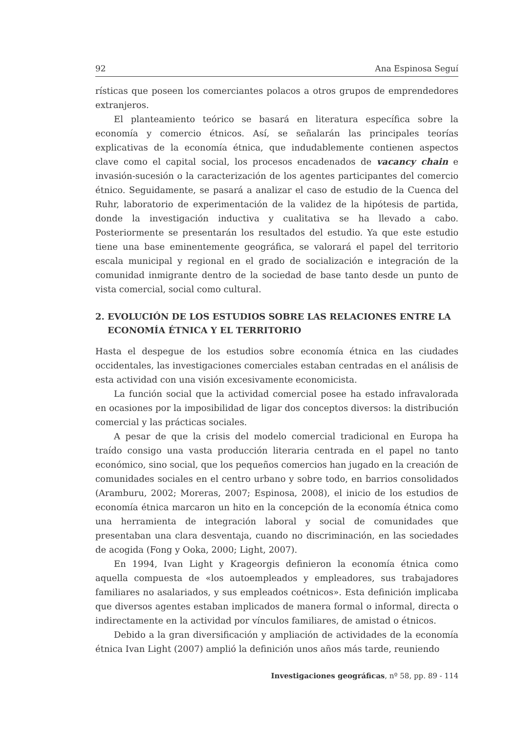92 Ana Espinosa Seguí
rísticas que poseen los comerciantes polacos a otros grupos de emprendedores extranjeros.
El planteamiento teórico se basará en literatura específica sobre la economía y comercio étnicos. Así, se señalarán las principales teorías explicativas de la economía étnica, que indudablemente contienen aspectos clave como el capital social, los procesos encadenados de vacancy chain e invasión-sucesión o la caracterización de los agentes participantes del comercio étnico. Seguidamente, se pasará a analizar el caso de estudio de la Cuenca del Ruhr, laboratorio de experimentación de la validez de la hipótesis de partida, donde la investigación inductiva y cualitativa se ha llevado a cabo. Posteriormente se presentarán los resultados del estudio. Ya que este estudio tiene una base eminentemente geográfica, se valorará el papel del territorio escala municipal y regional en el grado de socialización e integración de la comunidad inmigrante dentro de la sociedad de base tanto desde un punto de vista comercial, social como cultural.
2. EVOLUCIÓN DE LOS ESTUDIOS SOBRE LAS RELACIONES ENTRE LA ECONOMÍA ÉTNICA Y EL TERRITORIO
Hasta el despegue de los estudios sobre economía étnica en las ciudades occidentales, las investigaciones comerciales estaban centradas en el análisis de esta actividad con una visión excesivamente economicista.
La función social que la actividad comercial posee ha estado infravalorada en ocasiones por la imposibilidad de ligar dos conceptos diversos: la distribución comercial y las prácticas sociales.
A pesar de que la crisis del modelo comercial tradicional en Europa ha traído consigo una vasta producción literaria centrada en el papel no tanto económico, sino social, que los pequeños comercios han jugado en la creación de comunidades sociales en el centro urbano y sobre todo, en barrios consolidados (Aramburu, 2002; Moreras, 2007; Espinosa, 2008), el inicio de los estudios de economía étnica marcaron un hito en la concepción de la economía étnica como una herramienta de integración laboral y social de comunidades que presentaban una clara desventaja, cuando no discriminación, en las sociedades de acogida (Fong y Ooka, 2000; Light, 2007).
En 1994, Ivan Light y Krageorgis definieron la economía étnica como aquella compuesta de «los autoempleados y empleadores, sus trabajadores familiares no asalariados, y sus empleados coétnicos». Esta definición implicaba que diversos agentes estaban implicados de manera formal o informal, directa o indirectamente en la actividad por vínculos familiares, de amistad o étnicos.
Debido a la gran diversificación y ampliación de actividades de la economía étnica Ivan Light (2007) amplió la definición unos años más tarde, reuniendo
Investigaciones geográficas, nº 58, pp. 89 - 114